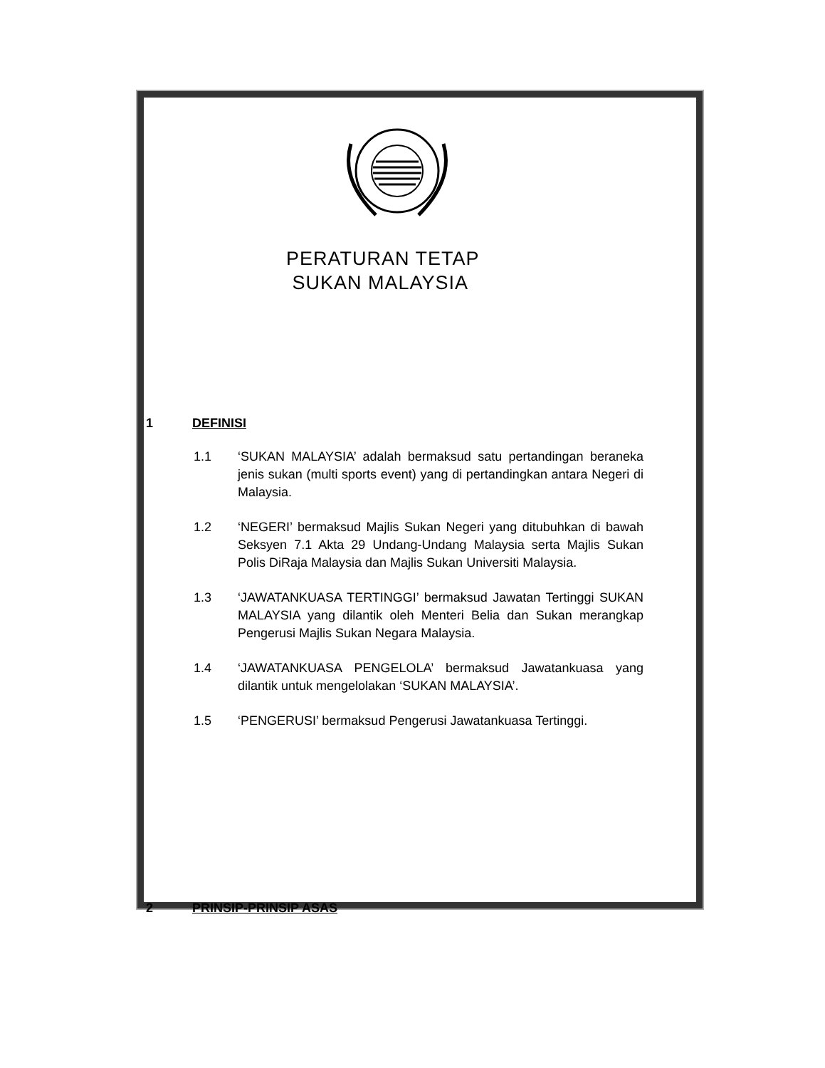PERATURAN TETAP
SUKAN MALAYSIA
1 DEFINISI
1.1 ‘SUKAN MALAYSIA’ adalah bermaksud satu pertandingan beraneka jenis sukan (multi sports event) yang di pertandingkan antara Negeri di Malaysia.
1.2 ‘NEGERI’ bermaksud Majlis Sukan Negeri yang ditubuhkan di bawah Seksyen 7.1 Akta 29 Undang-Undang Malaysia serta Majlis Sukan Polis DiRaja Malaysia dan Majlis Sukan Universiti Malaysia.
1.3 ‘JAWATANKUASA TERTINGGI’ bermaksud Jawatan Tertinggi SUKAN MALAYSIA yang dilantik oleh Menteri Belia dan Sukan merangkap Pengerusi Majlis Sukan Negara Malaysia.
1.4 ‘JAWATANKUASA PENGELOLA’ bermaksud Jawatankuasa yang dilantik untuk mengelolakan ‘SUKAN MALAYSIA’.
1.5 ‘PENGERUSI’ bermaksud Pengerusi Jawatankuasa Tertinggi.
2 PRINSIP-PRINSIP ASAS